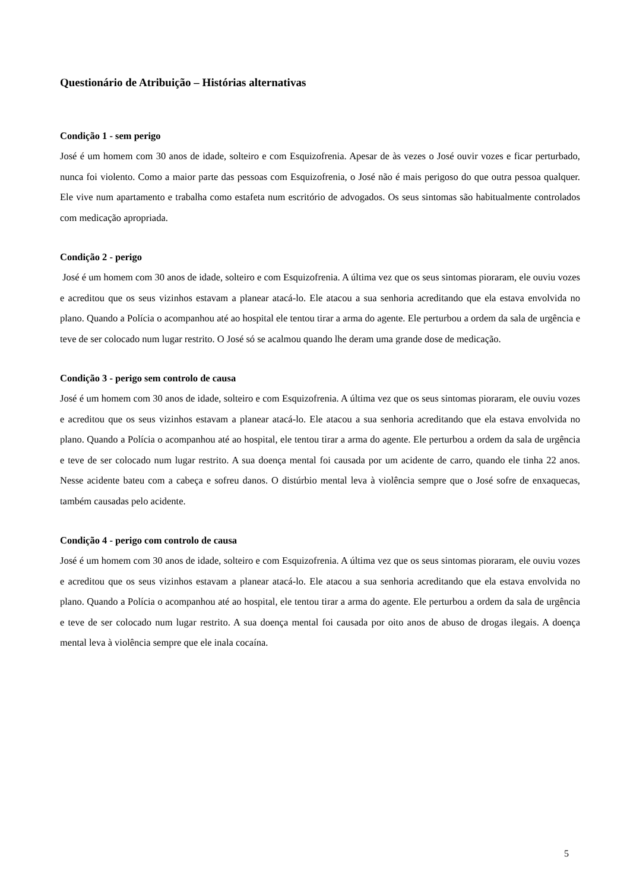Questionário de Atribuição – Histórias alternativas
Condição 1 - sem perigo
José é um homem com 30 anos de idade, solteiro e com Esquizofrenia. Apesar de às vezes o José ouvir vozes e ficar perturbado, nunca foi violento. Como a maior parte das pessoas com Esquizofrenia, o José não é mais perigoso do que outra pessoa qualquer. Ele vive num apartamento e trabalha como estafeta num escritório de advogados. Os seus sintomas são habitualmente controlados com medicação apropriada.
Condição 2 - perigo
José é um homem com 30 anos de idade, solteiro e com Esquizofrenia. A última vez que os seus sintomas pioraram, ele ouviu vozes e acreditou que os seus vizinhos estavam a planear atacá-lo. Ele atacou a sua senhoria acreditando que ela estava envolvida no plano. Quando a Polícia o acompanhou até ao hospital ele tentou tirar a arma do agente. Ele perturbou a ordem da sala de urgência e teve de ser colocado num lugar restrito. O José só se acalmou quando lhe deram uma grande dose de medicação.
Condição 3 - perigo sem controlo de causa
José é um homem com 30 anos de idade, solteiro e com Esquizofrenia. A última vez que os seus sintomas pioraram, ele ouviu vozes e acreditou que os seus vizinhos estavam a planear atacá-lo. Ele atacou a sua senhoria acreditando que ela estava envolvida no plano. Quando a Polícia o acompanhou até ao hospital, ele tentou tirar a arma do agente. Ele perturbou a ordem da sala de urgência e teve de ser colocado num lugar restrito. A sua doença mental foi causada por um acidente de carro, quando ele tinha 22 anos. Nesse acidente bateu com a cabeça e sofreu danos. O distúrbio mental leva à violência sempre que o José sofre de enxaquecas, também causadas pelo acidente.
Condição 4 - perigo com controlo de causa
José é um homem com 30 anos de idade, solteiro e com Esquizofrenia. A última vez que os seus sintomas pioraram, ele ouviu vozes e acreditou que os seus vizinhos estavam a planear atacá-lo. Ele atacou a sua senhoria acreditando que ela estava envolvida no plano. Quando a Polícia o acompanhou até ao hospital, ele tentou tirar a arma do agente. Ele perturbou a ordem da sala de urgência e teve de ser colocado num lugar restrito. A sua doença mental foi causada por oito anos de abuso de drogas ilegais. A doença mental leva à violência sempre que ele inala cocaína.
5